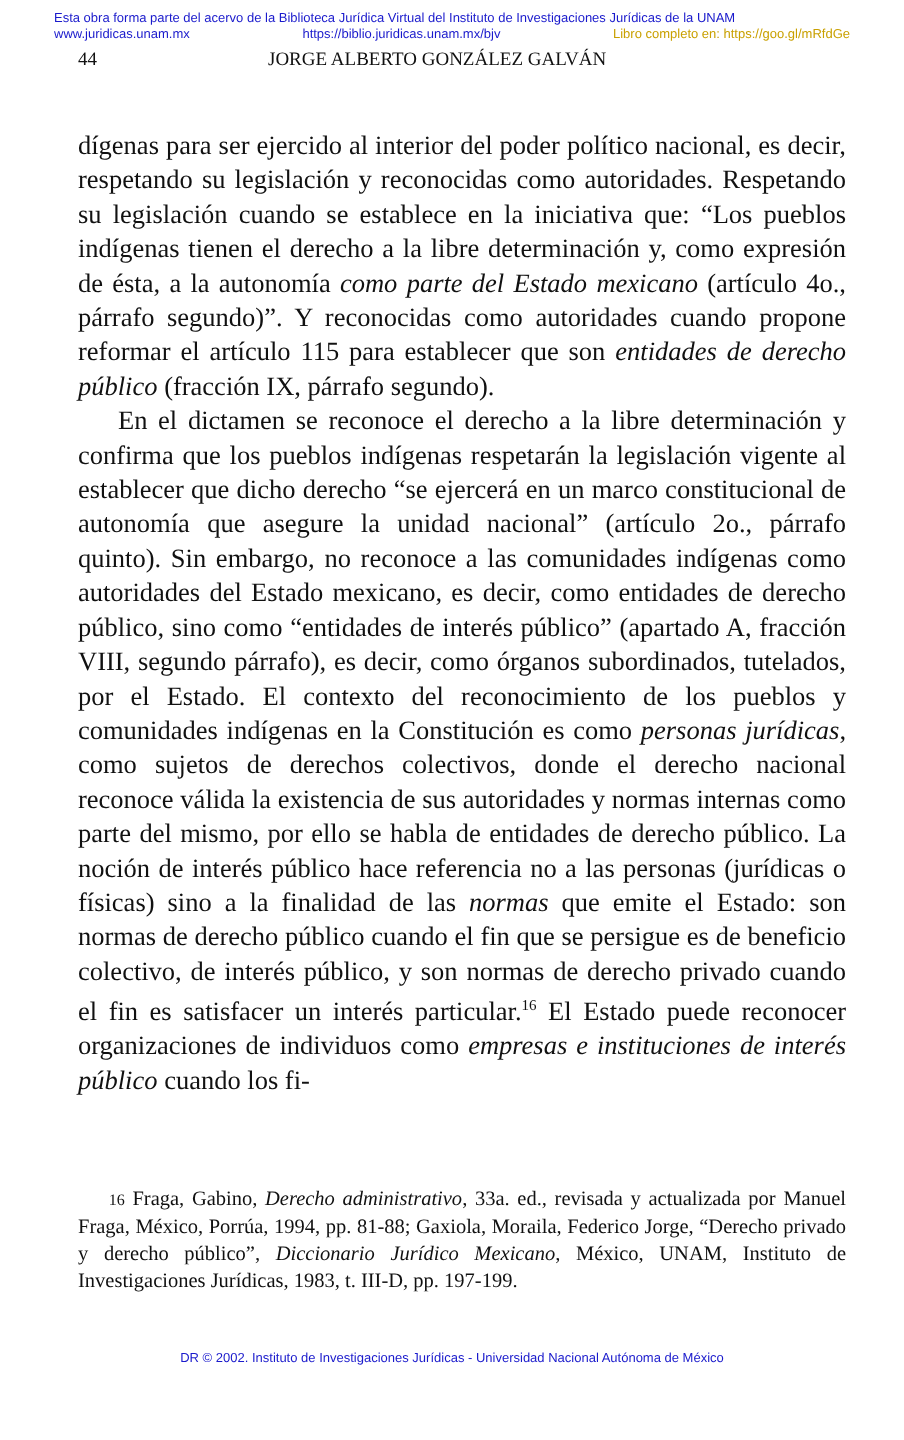Esta obra forma parte del acervo de la Biblioteca Jurídica Virtual del Instituto de Investigaciones Jurídicas de la UNAM
www.juridicas.unam.mx https://biblio.juridicas.unam.mx/bjv Libro completo en: https://goo.gl/mRfdGe
44 JORGE ALBERTO GONZÁLEZ GALVÁN
dígenas para ser ejercido al interior del poder político nacional, es decir, respetando su legislación y reconocidas como autoridades. Respetando su legislación cuando se establece en la iniciativa que: “Los pueblos indígenas tienen el derecho a la libre determinación y, como expresión de ésta, a la autonomía como parte del Estado mexicano (artículo 4o., párrafo segundo)”. Y reconocidas como autoridades cuando propone reformar el artículo 115 para establecer que son entidades de derecho público (fracción IX, párrafo segundo).
En el dictamen se reconoce el derecho a la libre determinación y confirma que los pueblos indígenas respetarán la legislación vigente al establecer que dicho derecho “se ejercerá en un marco constitucional de autonomía que asegure la unidad nacional” (artículo 2o., párrafo quinto). Sin embargo, no reconoce a las comunidades indígenas como autoridades del Estado mexicano, es decir, como entidades de derecho público, sino como “entidades de interés público” (apartado A, fracción VIII, segundo párrafo), es decir, como órganos subordinados, tutelados, por el Estado. El contexto del reconocimiento de los pueblos y comunidades indígenas en la Constitución es como personas jurídicas, como sujetos de derechos colectivos, donde el derecho nacional reconoce válida la existencia de sus autoridades y normas internas como parte del mismo, por ello se habla de entidades de derecho público. La noción de interés público hace referencia no a las personas (jurídicas o físicas) sino a la finalidad de las normas que emite el Estado: son normas de derecho público cuando el fin que se persigue es de beneficio colectivo, de interés público, y son normas de derecho privado cuando el fin es satisfacer un interés particular.<sup>16</sup> El Estado puede reconocer organizaciones de individuos como empresas e instituciones de interés público cuando los fi-
16 Fraga, Gabino, Derecho administrativo, 33a. ed., revisada y actualizada por Manuel Fraga, México, Porrúa, 1994, pp. 81-88; Gaxiola, Moraila, Federico Jorge, “Derecho privado y derecho público”, Diccionario Jurídico Mexicano, México, UNAM, Instituto de Investigaciones Jurídicas, 1983, t. III-D, pp. 197-199.
DR © 2002. Instituto de Investigaciones Jurídicas - Universidad Nacional Autónoma de México